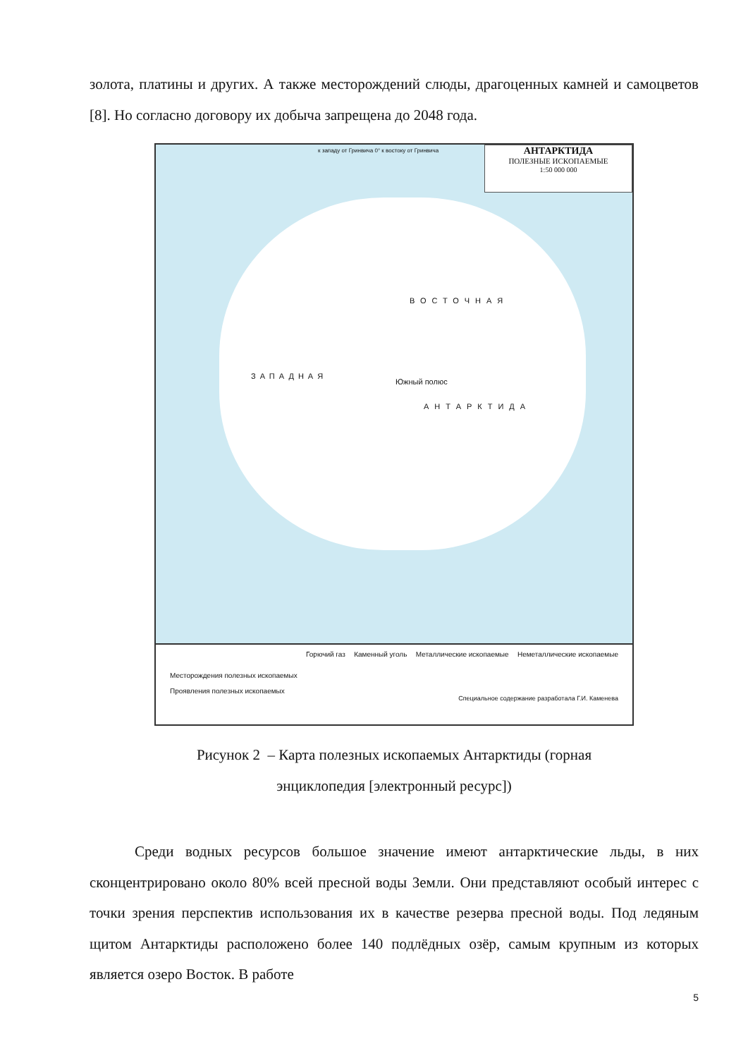золота, платины и других. А также месторождений слюды, драгоценных камней и самоцветов [8]. Но согласно договору их добыча запрещена до 2048 года.
АНТАРКТИДА
ПОЛЕЗНЫЕ ИСКОПАЕМЫЕ
1:50 000 000
к западу от Гринвича 0° к востоку от Гринвича
Южный полюс
ВОСТОЧНАЯ
ЗАПАДНАЯ
АНТАРКТИДА
Месторождения полезных ископаемых
Проявления полезных ископаемых
Горючий газ Каменный уголь Металлические ископаемые Неметаллические ископаемые
Специальное содержание разработала Г.И. Каменева
Рисунок 2 – Карта полезных ископаемых Антарктиды (горная
энциклопедия [электронный ресурс])
Среди водных ресурсов большое значение имеют антарктические льды, в них сконцентрировано около 80% всей пресной воды Земли. Они представляют особый интерес с точки зрения перспектив использования их в качестве резерва пресной воды. Под ледяным щитом Антарктиды расположено более 140 подлёдных озёр, самым крупным из которых является озеро Восток. В работе
5